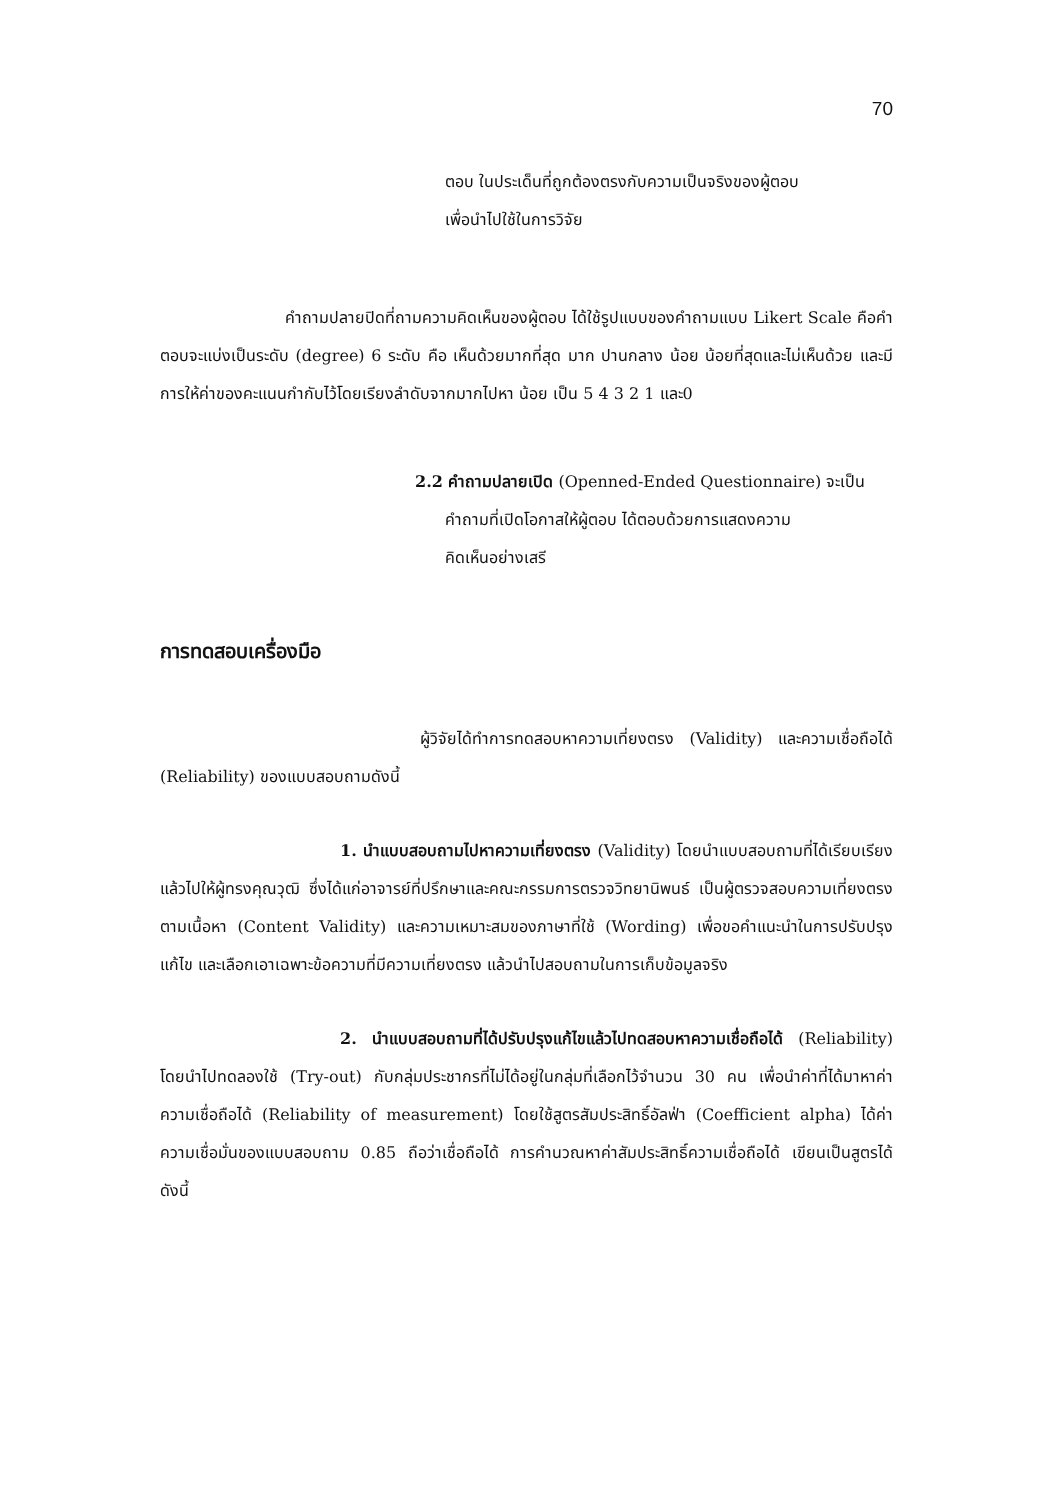70
ตอบ ในประเด็นที่ถูกต้องตรงกับความเป็นจริงของผู้ตอบ
เพื่อนำไปใช้ในการวิจัย
คำถามปลายปิดที่ถามความคิดเห็นของผู้ตอบ ได้ใช้รูปแบบของคำถามแบบ Likert Scale คือคำตอบจะแบ่งเป็นระดับ (degree) 6 ระดับ คือ เห็นด้วยมากที่สุด มาก ปานกลาง น้อย น้อยที่สุดและไม่เห็นด้วย และมีการให้ค่าของคะแนนกำกับไว้โดยเรียงลำดับจากมากไปหา น้อย เป็น 5 4 3 2 1 และ0
2.2 คำถามปลายเปิด (Openned-Ended Questionnaire) จะเป็น
คำถามที่เปิดโอกาสให้ผู้ตอบ ได้ตอบด้วยการแสดงความ
คิดเห็นอย่างเสรี
การทดสอบเครื่องมือ
ผู้วิจัยได้ทำการทดสอบหาความเที่ยงตรง (Validity) และความเชื่อถือได้ (Reliability) ของแบบสอบถามดังนี้
1. นำแบบสอบถามไปหาความเที่ยงตรง (Validity) โดยนำแบบสอบถามที่ได้เรียบเรียงแล้วไปให้ผู้ทรงคุณวุฒิ ซึ่งได้แก่อาจารย์ที่ปรึกษาและคณะกรรมการตรวจวิทยานิพนธ์ เป็นผู้ตรวจสอบความเที่ยงตรงตามเนื้อหา (Content Validity) และความเหมาะสมของภาษาที่ใช้ (Wording) เพื่อขอคำแนะนำในการปรับปรุงแก้ไข และเลือกเอาเฉพาะข้อความที่มีความเที่ยงตรง แล้วนำไปสอบถามในการเก็บข้อมูลจริง
2. นำแบบสอบถามที่ได้ปรับปรุงแก้ไขแล้วไปทดสอบหาความเชื่อถือได้ (Reliability) โดยนำไปทดลองใช้ (Try-out) กับกลุ่มประชากรที่ไม่ได้อยู่ในกลุ่มที่เลือกไว้จำนวน 30 คน เพื่อนำค่าที่ได้มาหาค่าความเชื่อถือได้ (Reliability of measurement) โดยใช้สูตรสัมประสิทธิ์อัลฟ่า (Coefficient alpha) ได้ค่าความเชื่อมั่นของแบบสอบถาม 0.85 ถือว่าเชื่อถือได้ การคำนวณหาค่าสัมประสิทธิ์ความเชื่อถือได้ เขียนเป็นสูตรได้ดังนี้